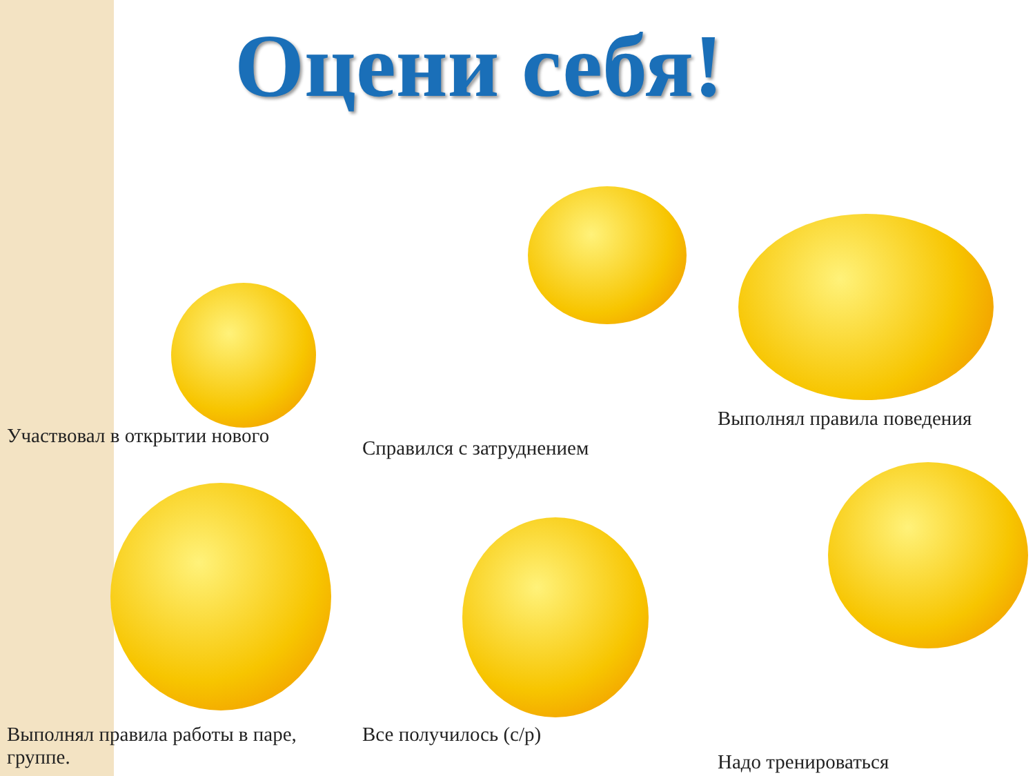Оцени себя!
Участвовал в открытии нового
Справился с затруднением
Выполнял правила поведения
Выполнял правила работы в паре, группе.
Все получилось (с/р)
Надо тренироваться